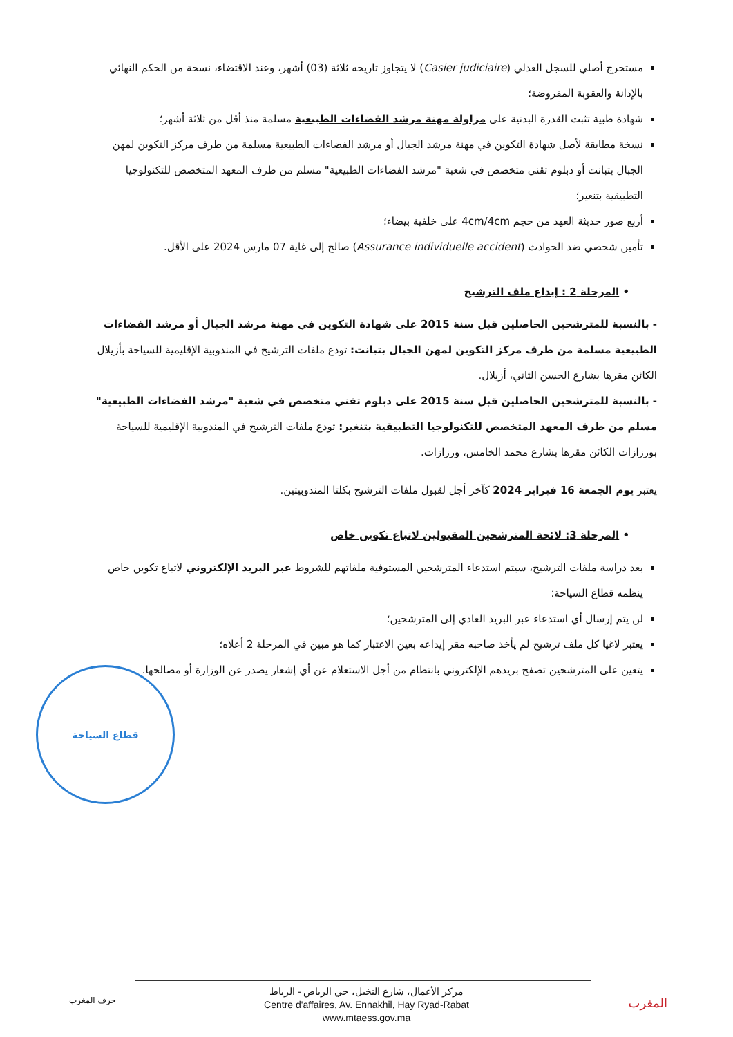مستخرج أصلي للسجل العدلي (Casier judiciaire) لا يتجاوز تاريخه ثلاثة (03) أشهر، وعند الاقتضاء، نسخة من الحكم النهائي بالإدانة والعقوبة المفروضة؛
شهادة طبية تثبت القدرة البدنية على مزاولة مهنة مرشد الفضاءات الطبيعية مسلمة منذ أقل من ثلاثة أشهر؛
نسخة مطابقة لأصل شهادة التكوين في مهنة مرشد الجبال أو مرشد الفضاءات الطبيعية مسلمة من طرف مركز التكوين لمهن الجبال بتبانت أو دبلوم تقني متخصص في شعبة "مرشد الفضاءات الطبيعية" مسلم من طرف المعهد المتخصص للتكنولوجيا التطبيقية بتنغير؛
أربع صور حديثة العهد من حجم 4cm/4cm على خلفية بيضاء؛
تأمين شخصي ضد الحوادث (Assurance individuelle accident) صالح إلى غاية 07 مارس 2024 على الأقل.
• المرحلة 2 : إيداع ملف الترشيح
- بالنسبة للمترشحين الحاصلين قبل سنة 2015 على شهادة التكوين في مهنة مرشد الجبال أو مرشد الفضاءات الطبيعية مسلمة من طرف مركز التكوين لمهن الجبال بتبانت: تودع ملفات الترشيح في المندوبية الإقليمية للسياحة بأزيلال الكائن مقرها بشارع الحسن الثاني، أزيلال.
- بالنسبة للمترشحين الحاصلين قبل سنة 2015 على دبلوم تقني متخصص في شعبة "مرشد الفضاءات الطبيعية" مسلم من طرف المعهد المتخصص للتكنولوجيا التطبيقية بتنغير: تودع ملفات الترشيح في المندوبية الإقليمية للسياحة بورزازات الكائن مقرها بشارع محمد الخامس، ورزازات.
يعتبر يوم الجمعة 16 فبراير 2024 كآخر أجل لقبول ملفات الترشيح بكلتا المندوبيتين.
• المرحلة 3: لائحة المترشحين المقبولين لاتباع تكوين خاص
بعد دراسة ملفات الترشيح، سيتم استدعاء المترشحين المستوفية ملفاتهم للشروط عبر البريد الإلكتروني لاتباع تكوين خاص ينظمه قطاع السياحة؛
لن يتم إرسال أي استدعاء عبر البريد العادي إلى المترشحين؛
يعتبر لاغيا كل ملف ترشيح لم يأخذ صاحبه مقر إيداعه بعين الاعتبار كما هو مبين في المرحلة 2 أعلاه؛
يتعين على المترشحين تصفح بريدهم الإلكتروني بانتظام من أجل الاستعلام عن أي إشعار يصدر عن الوزارة أو مصالحها.
قطاع السياحة
حرف المغرب
مركز الأعمال، شارع النخيل، حي الرياض - الرباط
Centre d'affaires, Av. Ennakhil, Hay Ryad-Rabat
www.mtaess.gov.ma
المغرب